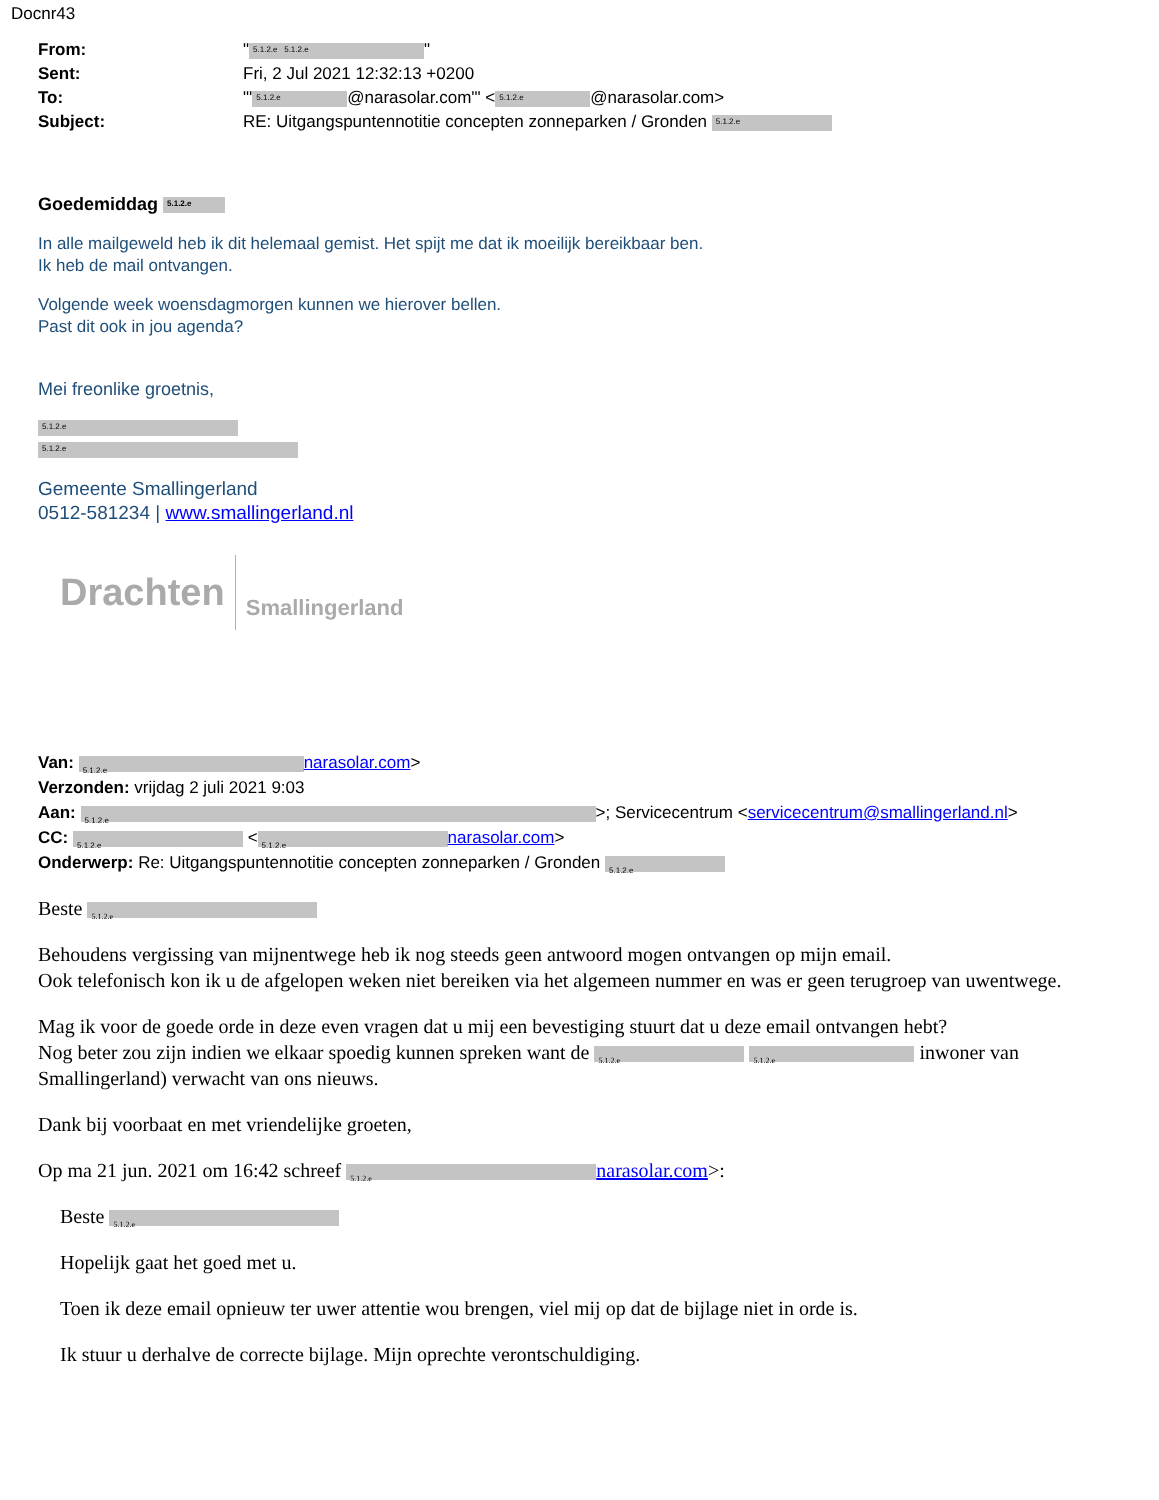Docnr43
| From: | " 5.1.2.e 5.1.2.e " |
| Sent: | Fri, 2 Jul 2021 12:32:13 +0200 |
| To: | "' 5.1.2.e @narasolar.com'" < 5.1.2.e @narasolar.com> |
| Subject: | RE: Uitgangspuntennotitie concepten zonneparken / Gronden 5.1.2.e |
Goedemiddag 5.1.2.e
In alle mailgeweld heb ik dit helemaal gemist. Het spijt me dat ik moeilijk bereikbaar ben.
Ik heb de mail ontvangen.
Volgende week woensdagmorgen kunnen we hierover bellen.
Past dit ook in jou agenda?
Mei freonlike groetnis,
5.1.2.e
5.1.2.e
Gemeente Smallingerland
0512-581234 | www.smallingerland.nl
Drachten Smallingerland
Van: 5.1.2.e narasolar.com>
Verzonden: vrijdag 2 juli 2021 9:03
Aan: 5.1.2.e >; Servicecentrum <servicecentrum@smallingerland.nl>
CC: 5.1.2.e < 5.1.2.e narasolar.com>
Onderwerp: Re: Uitgangspuntennotitie concepten zonneparken / Gronden 5.1.2.e
Beste 5.1.2.e
Behoudens vergissing van mijnentwege heb ik nog steeds geen antwoord mogen ontvangen op mijn email.
Ook telefonisch kon ik u de afgelopen weken niet bereiken via het algemeen nummer en was er geen terugroep van uwentwege.
Mag ik voor de goede orde in deze even vragen dat u mij een bevestiging stuurt dat u deze email ontvangen hebt?
Nog beter zou zijn indien we elkaar spoedig kunnen spreken want de 5.1.2.e 5.1.2.e inwoner van Smallingerland) verwacht van ons nieuws.
Dank bij voorbaat en met vriendelijke groeten,
Op ma 21 jun. 2021 om 16:42 schreef 5.1.2.e narasolar.com>:
Beste 5.1.2.e
Hopelijk gaat het goed met u.
Toen ik deze email opnieuw ter uwer attentie wou brengen, viel mij op dat de bijlage niet in orde is.
Ik stuur u derhalve de correcte bijlage. Mijn oprechte verontschuldiging.